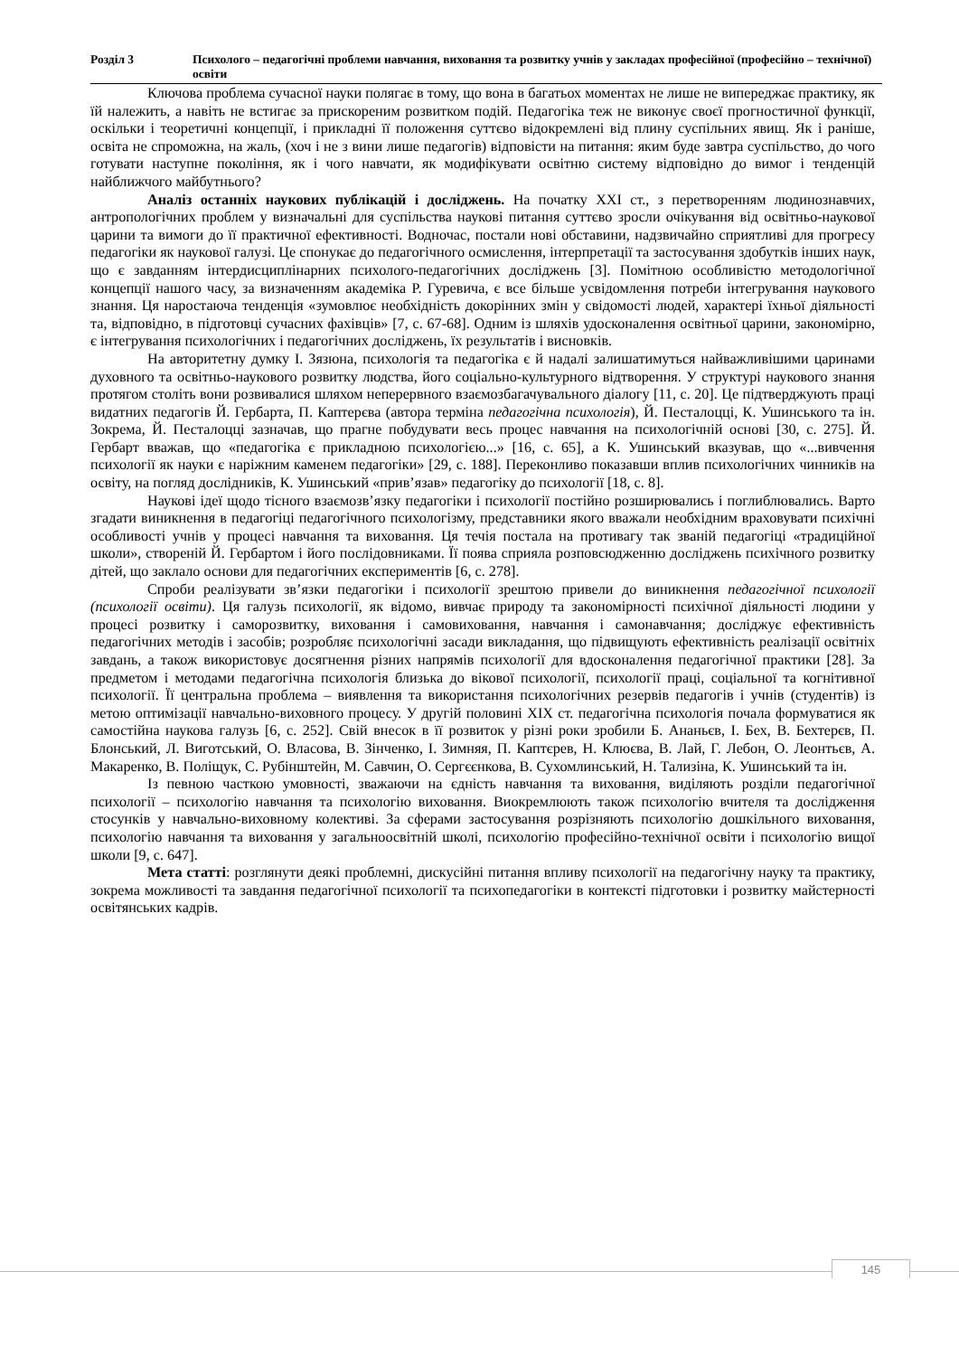Розділ 3 Психолого – педагогічні проблеми навчання, виховання та розвитку учнів у закладах професійної (професійно – технічної) освіти
Ключова проблема сучасної науки полягає в тому, що вона в багатьох моментах не лише не випереджає практику, як їй належить, а навіть не встигає за прискореним розвитком подій. Педагогіка теж не виконує своєї прогностичної функції, оскільки і теоретичні концепції, і прикладні її положення суттєво відокремлені від плину суспільних явищ. Як і раніше, освіта не спроможна, на жаль, (хоч і не з вини лише педагогів) відповісти на питання: яким буде завтра суспільство, до чого готувати наступне покоління, як і чого навчати, як модифікувати освітню систему відповідно до вимог і тенденцій найближчого майбутнього?
Аналіз останніх наукових публікацій і досліджень. На початку XXI ст., з перетворенням людинознавчих, антропологічних проблем у визначальні для суспільства наукові питання суттєво зросли очікування від освітньо-наукової царини та вимоги до її практичної ефективності. Водночас, постали нові обставини, надзвичайно сприятливі для прогресу педагогіки як наукової галузі. Це спонукає до педагогічного осмислення, інтерпретації та застосування здобутків інших наук, що є завданням інтердисциплінарних психолого-педагогічних досліджень [3]. Помітною особливістю методологічної концепції нашого часу, за визначенням академіка Р. Гуревича, є все більше усвідомлення потреби інтегрування наукового знання. Ця наростаюча тенденція «зумовлює необхідність докорінних змін у свідомості людей, характері їхньої діяльності та, відповідно, в підготовці сучасних фахівців» [7, с. 67-68]. Одним із шляхів удосконалення освітньої царини, закономірно, є інтегрування психологічних і педагогічних досліджень, їх результатів і висновків.
На авторитетну думку І. Зязюна, психологія та педагогіка є й надалі залишатимуться найважливішими царинами духовного та освітньо-наукового розвитку людства, його соціально-культурного відтворення. У структурі наукового знання протягом століть вони розвивалися шляхом неперервного взаємозбагачувального діалогу [11, с. 20]. Це підтверджують праці видатних педагогів Й. Гербарта, П. Каптерєва (автора терміна педагогічна психологія), Й. Песталоцці, К. Ушинського та ін. Зокрема, Й. Песталоцці зазначав, що прагне побудувати весь процес навчання на психологічній основі [30, с. 275]. Й. Гербарт вважав, що «педагогіка є прикладною психологією...» [16, с. 65], а К. Ушинський вказував, що «...вивчення психології як науки є наріжним каменем педагогіки» [29, с. 188]. Переконливо показавши вплив психологічних чинників на освіту, на погляд дослідників, К. Ушинський «прив’язав» педагогіку до психології [18, с. 8].
Наукові ідеї щодо тісного взаємозв’язку педагогіки і психології постійно розширювались і поглиблювались. Варто згадати виникнення в педагогіці педагогічного психологізму, представники якого вважали необхідним враховувати психічні особливості учнів у процесі навчання та виховання. Ця течія постала на противагу так званій педагогіці «традиційної школи», створеній Й. Гербартом і його послідовниками. Її поява сприяла розповсюдженню досліджень психічного розвитку дітей, що заклало основи для педагогічних експериментів [6, с. 278].
Спроби реалізувати зв’язки педагогіки і психології зрештою привели до виникнення педагогічної психології (психології освіти). Ця галузь психології, як відомо, вивчає природу та закономірності психічної діяльності людини у процесі розвитку і саморозвитку, виховання і самовиховання, навчання і самонавчання; досліджує ефективність педагогічних методів і засобів; розробляє психологічні засади викладання, що підвищують ефективність реалізації освітніх завдань, а також використовує досягнення різних напрямів психології для вдосконалення педагогічної практики [28]. За предметом і методами педагогічна психологія близька до вікової психології, психології праці, соціальної та когнітивної психології. Її центральна проблема – виявлення та використання психологічних резервів педагогів і учнів (студентів) із метою оптимізації навчально-виховного процесу. У другій половині XIX ст. педагогічна психологія почала формуватися як самостійна наукова галузь [6, с. 252]. Свій внесок в її розвиток у різні роки зробили Б. Ананьєв, І. Бех, В. Бехтерєв, П. Блонський, Л. Виготський, О. Власова, В. Зінченко, І. Зимняя, П. Каптєрев, Н. Клюєва, В. Лай, Г. Лебон, О. Леонтьєв, А. Макаренко, В. Поліщук, С. Рубінштейн, М. Савчин, О. Сергєєнкова, В. Сухомлинський, Н. Тализіна, К. Ушинський та ін.
Із певною часткою умовності, зважаючи на єдність навчання та виховання, виділяють розділи педагогічної психології – психологію навчання та психологію виховання. Виокремлюють також психологію вчителя та дослідження стосунків у навчально-виховному колективі. За сферами застосування розрізняють психологію дошкільного виховання, психологію навчання та виховання у загальноосвітній школі, психологію професійно-технічної освіти і психологію вищої школи [9, с. 647].
Мета статті: розглянути деякі проблемні, дискусійні питання впливу психології на педагогічну науку та практику, зокрема можливості та завдання педагогічної психології та психопедагогіки в контексті підготовки і розвитку майстерності освітянських кадрів.
145